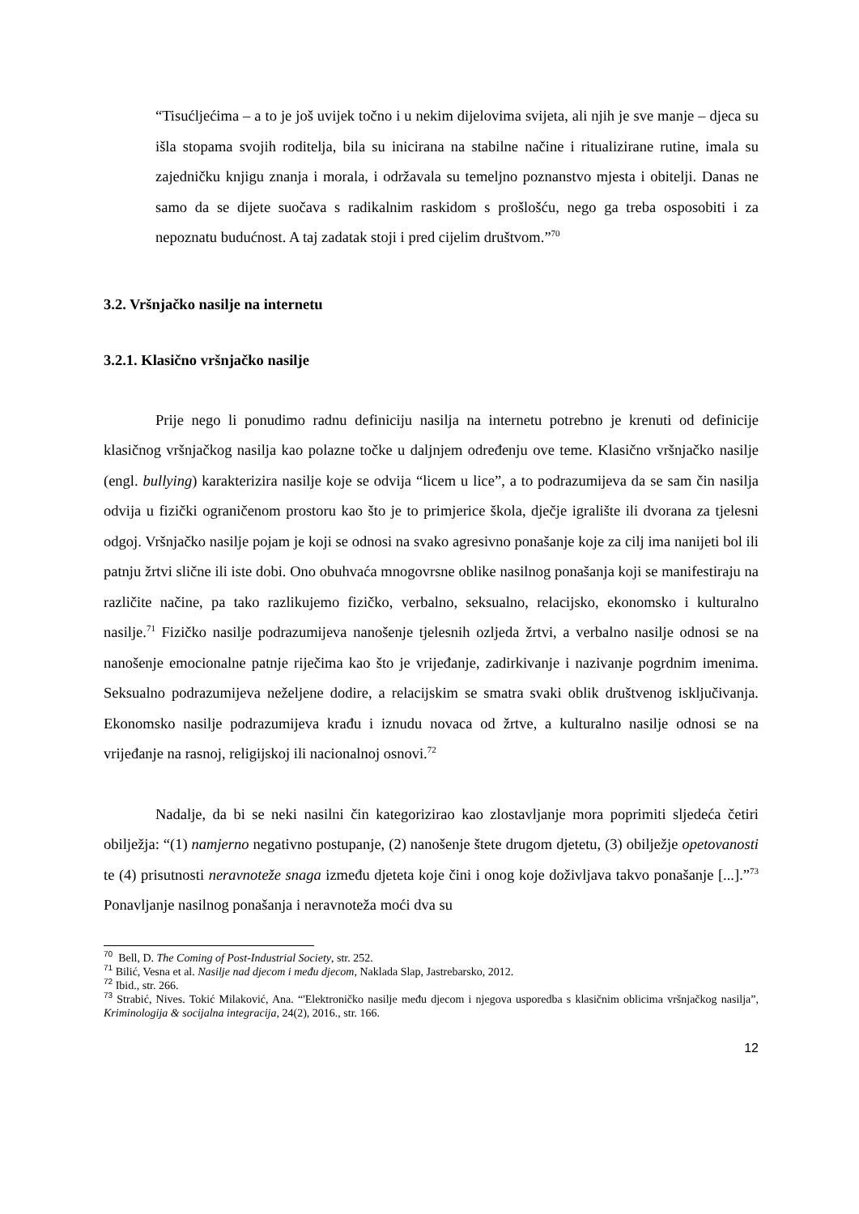“Tisućljećima – a to je još uvijek točno i u nekim dijelovima svijeta, ali njih je sve manje – djeca su išla stopama svojih roditelja, bila su inicirana na stabilne načine i ritualizirane rutine, imala su zajedničku knjigu znanja i morala, i održavala su temeljno poznanstvo mjesta i obitelji. Danas ne samo da se dijete suočava s radikalnim raskidom s prošlošću, nego ga treba osposobiti i za nepoznatu budućnost. A taj zadatak stoji i pred cijelim društvom.”<sup>70</sup>
3.2. Vršnjačko nasilje na internetu
3.2.1. Klasično vršnjačko nasilje
Prije nego li ponudimo radnu definiciju nasilja na internetu potrebno je krenuti od definicije klasičnog vršnjačkog nasilja kao polazne točke u daljnjem određenju ove teme. Klasično vršnjačko nasilje (engl. bullying) karakterizira nasilje koje se odvija “licem u lice”, a to podrazumijeva da se sam čin nasilja odvija u fizički ograničenom prostoru kao što je to primjerice škola, dječje igralište ili dvorana za tjelesni odgoj. Vršnjačko nasilje pojam je koji se odnosi na svako agresivno ponašanje koje za cilj ima nanijeti bol ili patnju žrtvi slične ili iste dobi. Ono obuhvaća mnogovrsne oblike nasilnog ponašanja koji se manifestiraju na različite načine, pa tako razlikujemo fizičko, verbalno, seksualno, relacijsko, ekonomsko i kulturalno nasilje.<sup>71</sup> Fizičko nasilje podrazumijeva nanošenje tjelesnih ozljeda žrtvi, a verbalno nasilje odnosi se na nanošenje emocionalne patnje riječima kao što je vrijeđanje, zadirkivanje i nazivanje pogrdnim imenima. Seksualno podrazumijeva neželjene dodire, a relacijskim se smatra svaki oblik društvenog isključivanja. Ekonomsko nasilje podrazumijeva krađu i iznudu novaca od žrtve, a kulturalno nasilje odnosi se na vrijeđanje na rasnoj, religijskoj ili nacionalnoj osnovi.<sup>72</sup>
Nadalje, da bi se neki nasilni čin kategorizirao kao zlostavljanje mora poprimiti sljedeća četiri obilježja: “(1) namjerno negativno postupanje, (2) nanošenje štete drugom djetetu, (3) obilježje opetovanosti te (4) prisutnosti neravnoteže snaga između djeteta koje čini i onog koje doživljava takvo ponašanje [...].”<sup>73</sup> Ponavljanje nasilnog ponašanja i neravnoteža moći dva su
<sup>70</sup> Bell, D. The Coming of Post-Industrial Society, str. 252.
<sup>71</sup> Bilić, Vesna et al. Nasilje nad djecom i među djecom, Naklada Slap, Jastrebarsko, 2012.
<sup>72</sup> Ibid., str. 266.
<sup>73</sup> Strabić, Nives. Tokić Milaković, Ana. “'Elektroničko nasilje među djecom i njegova usporedba s klasičnim oblicima vršnjačkog nasilja”, Kriminologija & socijalna integracija, 24(2), 2016., str. 166.
12